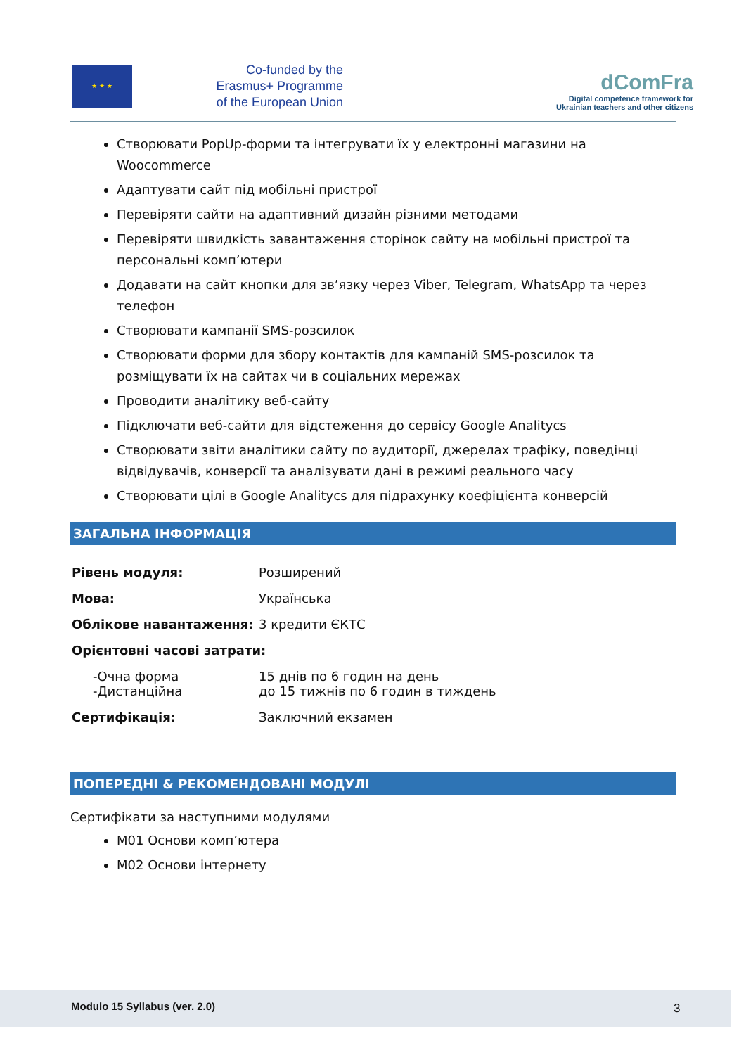★ ★ ★
Co-funded by the
Erasmus+ Programme
of the European Union
dComFra
Digital competence framework for
Ukrainian teachers and other citizens
Створювати PopUp-форми та інтегрувати їх у електронні магазини на Woocommerce
Адаптувати сайт під мобільні пристрої
Перевіряти сайти на адаптивний дизайн різними методами
Перевіряти швидкість завантаження сторінок сайту на мобільні пристрої та персональні комп’ютери
Додавати на сайт кнопки для зв’язку через Viber, Telegram, WhatsApp та через телефон
Створювати кампанії SMS-розсилок
Створювати форми для збору контактів для кампаній SMS-розсилок та розміщувати їх на сайтах чи в соціальних мережах
Проводити аналітику веб-сайту
Підключати веб-сайти для відстеження до сервісу Google Analitycs
Створювати звіти аналітики сайту по аудиторії, джерелах трафіку, поведінці відвідувачів, конверсії та аналізувати дані в режимі реального часу
Створювати цілі в Google Analitycs для підрахунку коефіцієнта конверсій
ЗАГАЛЬНА ІНФОРМАЦІЯ
| Рівень модуля: | Розширений |
| Мова: | Українська |
| Облікове навантаження: | 3 кредити ЄКТС |
| Орієнтовні часові затрати: | |
| -Очна форма -Дистанційна | 15 днів по 6 годин на день до 15 тижнів по 6 годин в тиждень |
| Сертифікація: | Заключний екзамен |
ПОПЕРЕДНІ & РЕКОМЕНДОВАНІ МОДУЛІ
Сертифікати за наступними модулями
M01 Основи комп’ютера
M02 Основи інтернету
Modulo 15 Syllabus (ver. 2.0) 3